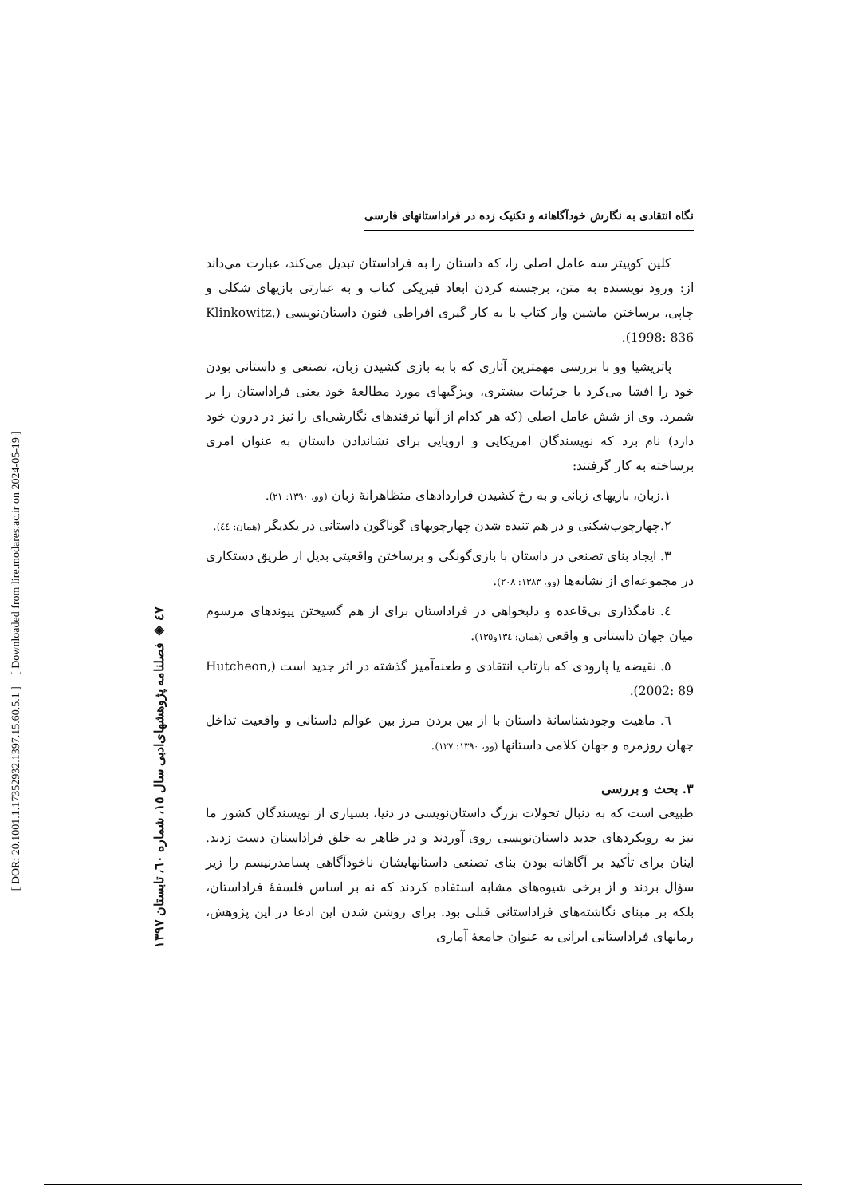[ DOR: 20.1001.1.17352932.1397.15.60.5.1 ]
[ Downloaded from lire.modares.ac.ir on 2024-05-19 ]
٤٧ ◈ فصلنامه پژوهشهای‌ادبی سال ١٥، شماره ٦٠، تابستان ١٣٩٧
نگاه انتقادی به نگارش خودآگاهانه و تکنیک زده در فراداستانهای فارسی
کلین کوییتز سه عامل اصلی را، که داستان را به فراداستان تبدیل می‌کند، عبارت می‌داند از: ورود نویسنده به متن، برجسته کردن ابعاد فیزیکی کتاب و به عبارتی بازیهای شکلی و چاپی، برساختن ماشین وار کتاب با به کار گیری افراطی فنون داستان‌نویسی (Klinkowitz, 1998: 836).
پاتریشیا وو با بررسی مهمترین آثاری که با به بازی کشیدن زبان، تصنعی و داستانی بودن خود را افشا می‌کرد با جزئیات بیشتری، ویژگیهای مورد مطالعهٔ خود یعنی فراداستان را بر شمرد. وی از شش عامل اصلی (که هر کدام از آنها ترفندهای نگارشی‌ای را نیز در درون خود دارد) نام برد که نویسندگان امریکایی و اروپایی برای نشاندادن داستان به عنوان امری برساخته به کار گرفتند:
١.زبان، بازیهای زبانی و به رخ کشیدن قراردادهای متظاهرانهٔ زبان (وو، ١٣٩٠: ٢١).
٢.چهارچوب‌شکنی و در هم تنیده شدن چهارچوبهای گوناگون داستانی در یکدیگر (همان: ٤٤).
٣. ایجاد بنای تصنعی در داستان با بازی‌گونگی و برساختن واقعیتی بدیل از طریق دستکاری در مجموعه‌ای از نشانه‌ها (وو، ١٣٨٣: ٢٠٨).
٤. نامگذاری بی‌قاعده و دلبخواهی در فراداستان برای از هم گسیختن پیوندهای مرسوم میان جهان داستانی و واقعی (همان: ١٣٤و١٣٥).
٥. نقیضه یا پارودی که بازتاب انتقادی و طعنه‌آمیز گذشته در اثر جدید است (Hutcheon, 2002: 89).
٦. ماهیت وجودشناسانهٔ داستان با از بین بردن مرز بین عوالم داستانی و واقعیت تداخل جهان روزمره و جهان کلامی داستانها (وو، ١٣٩٠: ١٢٧).
٣. بحث و بررسی
طبیعی است که به دنبال تحولات بزرگ داستان‌نویسی در دنیا، بسیاری از نویسندگان کشور ما نیز به رویکردهای جدید داستان‌نویسی روی آوردند و در ظاهر به خلق فراداستان دست زدند. اینان برای تأکید بر آگاهانه بودن بنای تصنعی داستانهایشان ناخودآگاهی پسامدرنیسم را زیر سؤال بردند و از برخی شیوه‌های مشابه استفاده کردند که نه بر اساس فلسفهٔ فراداستان، بلکه بر مبنای نگاشته‌های فراداستانی قبلی بود. برای روشن شدن این ادعا در این پژوهش، رمانهای فراداستانی ایرانی به عنوان جامعهٔ آماری